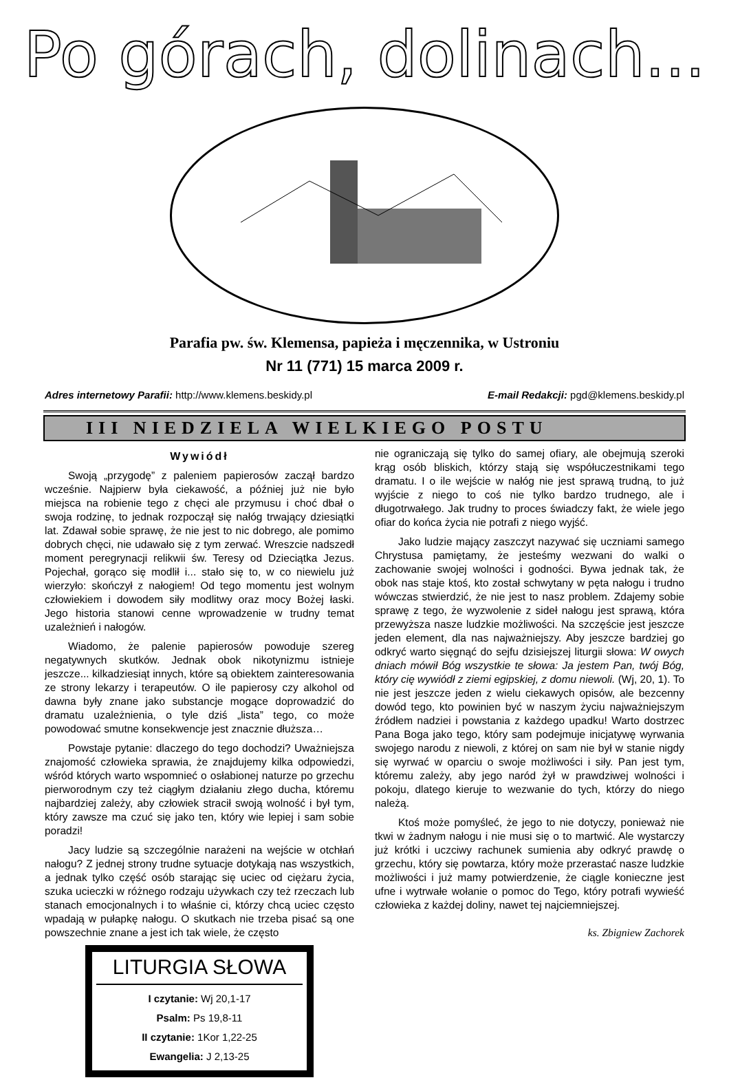Po górach, dolinach...
Parafia pw. św. Klemensa, papieża i męczennika, w Ustroniu
Nr 11 (771) 15 marca 2009 r.
Adres internetowy Parafii: http://www.klemens.beskidy.pl E-mail Redakcji: pgd@klemens.beskidy.pl
III NIEDZIELA WIELKIEGO POSTU
Wywiódł
Swoją „przygodę” z paleniem papierosów zaczął bardzo wcześnie. Najpierw była ciekawość, a później już nie było miejsca na robienie tego z chęci ale przymusu i choć dbał o swoja rodzinę, to jednak rozpoczął się nałóg trwający dziesiątki lat. Zdawał sobie sprawę, że nie jest to nic dobrego, ale pomimo dobrych chęci, nie udawało się z tym zerwać. Wreszcie nadszedł moment peregrynacji relikwii św. Teresy od Dzieciątka Jezus. Pojechał, gorąco się modlił i... stało się to, w co niewielu już wierzyło: skończył z nałogiem! Od tego momentu jest wolnym człowiekiem i dowodem siły modlitwy oraz mocy Bożej łaski. Jego historia stanowi cenne wprowadzenie w trudny temat uzależnień i nałogów.
Wiadomo, że palenie papierosów powoduje szereg negatywnych skutków. Jednak obok nikotynizmu istnieje jeszcze... kilkadziesiąt innych, które są obiektem zainteresowania ze strony lekarzy i terapeutów. O ile papierosy czy alkohol od dawna były znane jako substancje mogące doprowadzić do dramatu uzależnienia, o tyle dziś „lista” tego, co może powodować smutne konsekwencje jest znacznie dłuższa…
Powstaje pytanie: dlaczego do tego dochodzi? Uważniejsza znajomość człowieka sprawia, że znajdujemy kilka odpowiedzi, wśród których warto wspomnieć o osłabionej naturze po grzechu pierworodnym czy też ciągłym działaniu złego ducha, któremu najbardziej zależy, aby człowiek stracił swoją wolność i był tym, który zawsze ma czuć się jako ten, który wie lepiej i sam sobie poradzi!
Jacy ludzie są szczególnie narażeni na wejście w otchłań nałogu? Z jednej strony trudne sytuacje dotykają nas wszystkich, a jednak tylko część osób starając się uciec od ciężaru życia, szuka ucieczki w różnego rodzaju używkach czy też rzeczach lub stanach emocjonalnych i to właśnie ci, którzy chcą uciec często wpadają w pułapkę nałogu. O skutkach nie trzeba pisać są one powszechnie znane a jest ich tak wiele, że często
LITURGIA SŁOWA
I czytanie: Wj 20,1-17
Psalm: Ps 19,8-11
II czytanie: 1Kor 1,22-25
Ewangelia: J 2,13-25
nie ograniczają się tylko do samej ofiary, ale obejmują szeroki krąg osób bliskich, którzy stają się współuczestnikami tego dramatu. I o ile wejście w nałóg nie jest sprawą trudną, to już wyjście z niego to coś nie tylko bardzo trudnego, ale i długotrwałego. Jak trudny to proces świadczy fakt, że wiele jego ofiar do końca życia nie potrafi z niego wyjść.
Jako ludzie mający zaszczyt nazywać się uczniami samego Chrystusa pamiętamy, że jesteśmy wezwani do walki o zachowanie swojej wolności i godności. Bywa jednak tak, że obok nas staje ktoś, kto został schwytany w pęta nałogu i trudno wówczas stwierdzić, że nie jest to nasz problem. Zdajemy sobie sprawę z tego, że wyzwolenie z sideł nałogu jest sprawą, która przewyższa nasze ludzkie możliwości. Na szczęście jest jeszcze jeden element, dla nas najważniejszy. Aby jeszcze bardziej go odkryć warto sięgnąć do sejfu dzisiejszej liturgii słowa: W owych dniach mówił Bóg wszystkie te słowa: Ja jestem Pan, twój Bóg, który cię wywiódł z ziemi egipskiej, z domu niewoli. (Wj, 20, 1). To nie jest jeszcze jeden z wielu ciekawych opisów, ale bezcenny dowód tego, kto powinien być w naszym życiu najważniejszym źródłem nadziei i powstania z każdego upadku! Warto dostrzec Pana Boga jako tego, który sam podejmuje inicjatywę wyrwania swojego narodu z niewoli, z której on sam nie był w stanie nigdy się wyrwać w oparciu o swoje możliwości i siły. Pan jest tym, któremu zależy, aby jego naród żył w prawdziwej wolności i pokoju, dlatego kieruje to wezwanie do tych, którzy do niego należą.
Ktoś może pomyśleć, że jego to nie dotyczy, ponieważ nie tkwi w żadnym nałogu i nie musi się o to martwić. Ale wystarczy już krótki i uczciwy rachunek sumienia aby odkryć prawdę o grzechu, który się powtarza, który może przerastać nasze ludzkie możliwości i już mamy potwierdzenie, że ciągle konieczne jest ufne i wytrwałe wołanie o pomoc do Tego, który potrafi wywieść człowieka z każdej doliny, nawet tej najciemniejszej.
ks. Zbigniew Zachorek